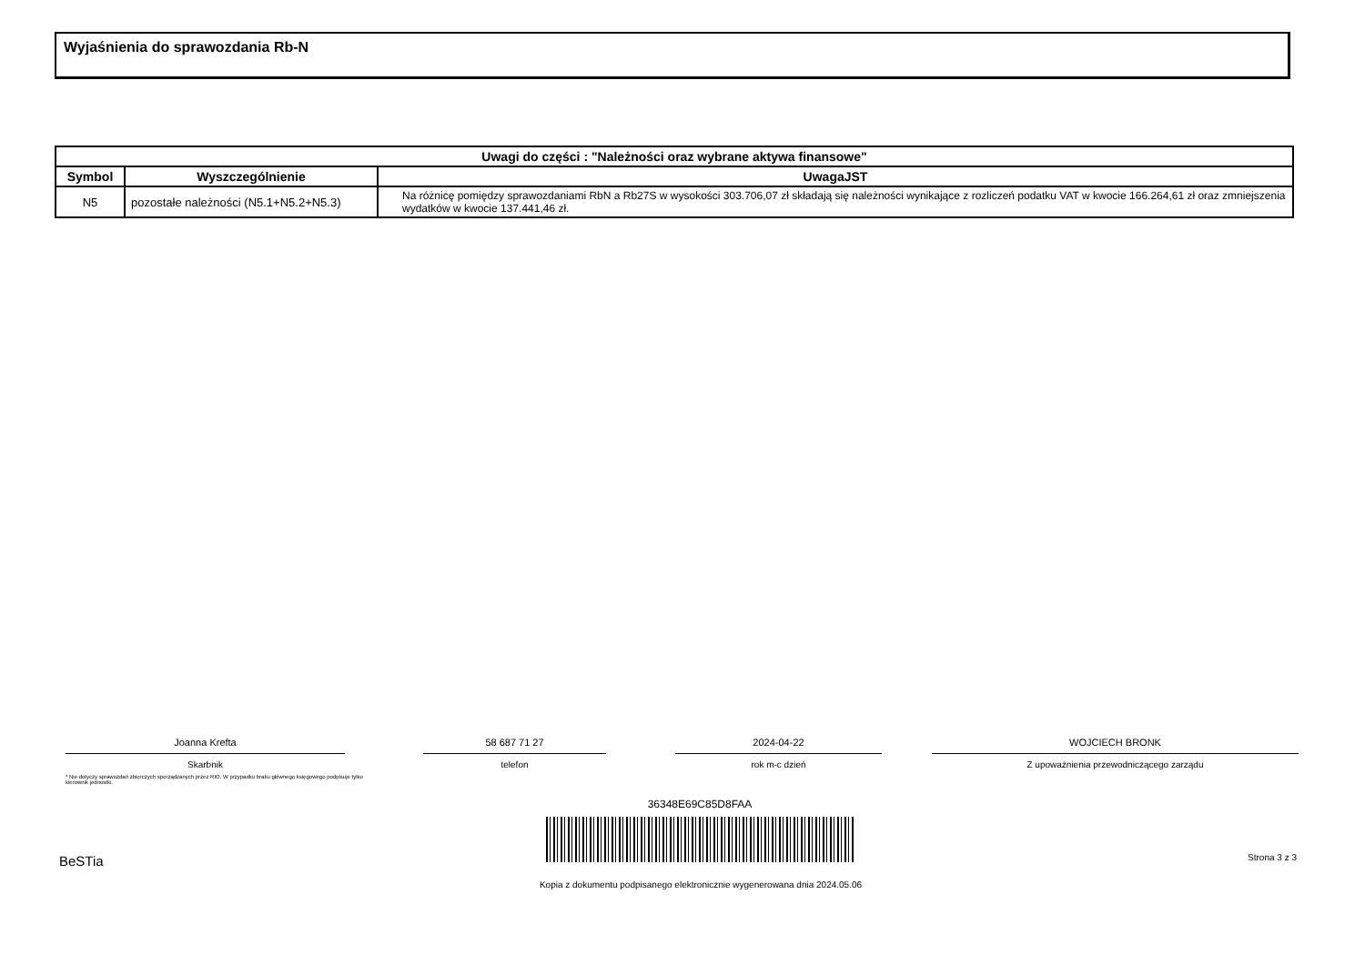Wyjaśnienia do sprawozdania Rb-N
| Uwagi do części : "Należności oraz wybrane aktywa finansowe" | | |
| --- | --- | --- |
| Symbol | Wyszczególnienie | UwagaJST |
| N5 | pozostałe należności (N5.1+N5.2+N5.3) | Na różnicę pomiędzy sprawozdaniami RbN a Rb27S w wysokości 303.706,07 zł składają się należności wynikające z rozliczeń podatku VAT w kwocie 166.264,61 zł oraz zmniejszenia wydatków w kwocie 137.441,46 zł. |
Joanna Krefta
Skarbnik
58 687 71 27
telefon
2024-04-22
rok m-c dzień
WOJCIECH BRONK
Z upoważnienia przewodniczącego zarządu
* Nie dotyczy sprawozdań zbiorczych sporządzanych przez RIO. W przypadku braku głównego księgowego podpisuje tylko kierownik jednostki.
36348E69C85D8FAA
BeSTia Strona 3 z 3
Kopia z dokumentu podpisanego elektronicznie wygenerowana dnia 2024.05.06